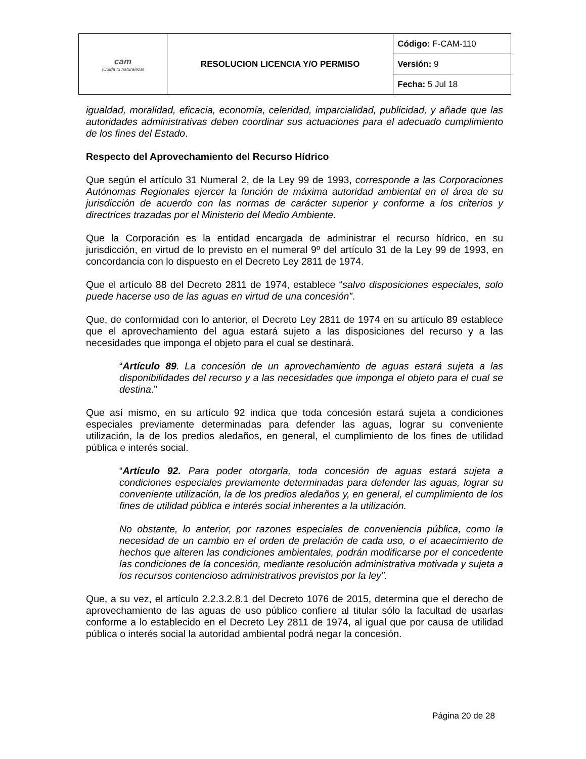| cam ¡Cuida tu naturaleza! | RESOLUCION LICENCIA Y/O PERMISO | Código: F-CAM-110 |
| | | Versión: 9 |
| | | Fecha: 5 Jul 18 |
igualdad, moralidad, eficacia, economía, celeridad, imparcialidad, publicidad, y añade que las autoridades administrativas deben coordinar sus actuaciones para el adecuado cumplimiento de los fines del Estado.
Respecto del Aprovechamiento del Recurso Hídrico
Que según el artículo 31 Numeral 2, de la Ley 99 de 1993, corresponde a las Corporaciones Autónomas Regionales ejercer la función de máxima autoridad ambiental en el área de su jurisdicción de acuerdo con las normas de carácter superior y conforme a los criterios y directrices trazadas por el Ministerio del Medio Ambiente.
Que la Corporación es la entidad encargada de administrar el recurso hídrico, en su jurisdicción, en virtud de lo previsto en el numeral 9º del artículo 31 de la Ley 99 de 1993, en concordancia con lo dispuesto en el Decreto Ley 2811 de 1974.
Que el artículo 88 del Decreto 2811 de 1974, establece “salvo disposiciones especiales, solo puede hacerse uso de las aguas en virtud de una concesión”.
Que, de conformidad con lo anterior, el Decreto Ley 2811 de 1974 en su artículo 89 establece que el aprovechamiento del agua estará sujeto a las disposiciones del recurso y a las necesidades que imponga el objeto para el cual se destinará.
“Artículo 89. La concesión de un aprovechamiento de aguas estará sujeta a las disponibilidades del recurso y a las necesidades que imponga el objeto para el cual se destina.”
Que así mismo, en su artículo 92 indica que toda concesión estará sujeta a condiciones especiales previamente determinadas para defender las aguas, lograr su conveniente utilización, la de los predios aledaños, en general, el cumplimiento de los fines de utilidad pública e interés social.
“Artículo 92. Para poder otorgarla, toda concesión de aguas estará sujeta a condiciones especiales previamente determinadas para defender las aguas, lograr su conveniente utilización, la de los predios aledaños y, en general, el cumplimiento de los fines de utilidad pública e interés social inherentes a la utilización.
No obstante, lo anterior, por razones especiales de conveniencia pública, como la necesidad de un cambio en el orden de prelación de cada uso, o el acaecimiento de hechos que alteren las condiciones ambientales, podrán modificarse por el concedente las condiciones de la concesión, mediante resolución administrativa motivada y sujeta a los recursos contencioso administrativos previstos por la ley”.
Que, a su vez, el artículo 2.2.3.2.8.1 del Decreto 1076 de 2015, determina que el derecho de aprovechamiento de las aguas de uso público confiere al titular sólo la facultad de usarlas conforme a lo establecido en el Decreto Ley 2811 de 1974, al igual que por causa de utilidad pública o interés social la autoridad ambiental podrá negar la concesión.
Página 20 de 28